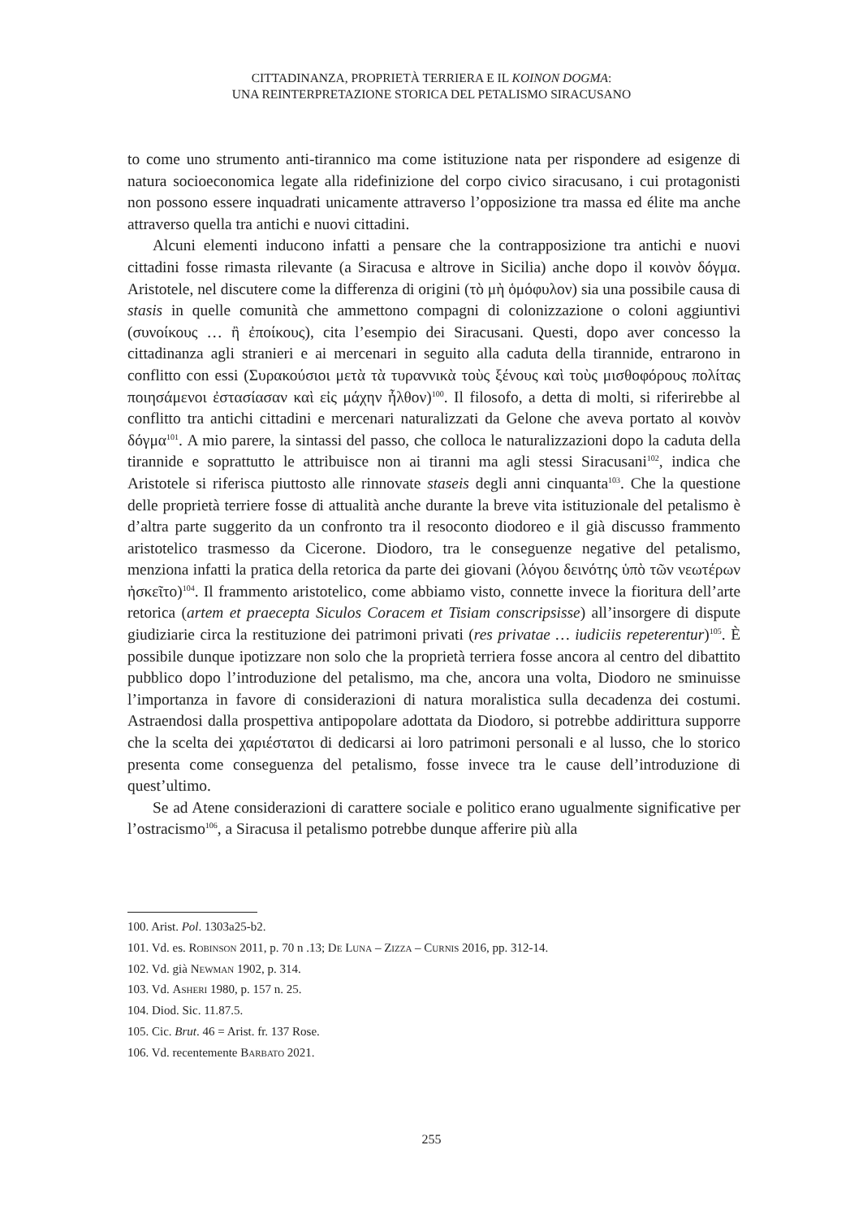CITTADINANZA, PROPRIETÀ TERRIERA E IL KOINON DOGMA:
UNA REINTERPRETAZIONE STORICA DEL PETALISMO SIRACUSANO
to come uno strumento anti-tirannico ma come istituzione nata per rispondere ad esigenze di natura socioeconomica legate alla ridefinizione del corpo civico siracusano, i cui protagonisti non possono essere inquadrati unicamente attraverso l’opposizione tra massa ed élite ma anche attraverso quella tra antichi e nuovi cittadini.
Alcuni elementi inducono infatti a pensare che la contrapposizione tra antichi e nuovi cittadini fosse rimasta rilevante (a Siracusa e altrove in Sicilia) anche dopo il κοινὸν δόγμα. Aristotele, nel discutere come la differenza di origini (τὸ μὴ ὁμόφυλον) sia una possibile causa di stasis in quelle comunità che ammettono compagni di colonizzazione o coloni aggiuntivi (συνοίκους … ἢ ἐποίκους), cita l’esempio dei Siracusani. Questi, dopo aver concesso la cittadinanza agli stranieri e ai mercenari in seguito alla caduta della tirannide, entrarono in conflitto con essi (Συρακούσιοι μετὰ τὰ τυραννικὰ τοὺς ξένους καὶ τοὺς μισθοφόρους πολίτας ποιησάμενοι ἐστασίασαν καὶ εἰς μάχην ἦλθον)<sup>100</sup>. Il filosofo, a detta di molti, si riferirebbe al conflitto tra antichi cittadini e mercenari naturalizzati da Gelone che aveva portato al κοινὸν δόγμα<sup>101</sup>. A mio parere, la sintassi del passo, che colloca le naturalizzazioni dopo la caduta della tirannide e soprattutto le attribuisce non ai tiranni ma agli stessi Siracusani<sup>102</sup>, indica che Aristotele si riferisca piuttosto alle rinnovate staseis degli anni cinquanta<sup>103</sup>. Che la questione delle proprietà terriere fosse di attualità anche durante la breve vita istituzionale del petalismo è d’altra parte suggerito da un confronto tra il resoconto diodoreo e il già discusso frammento aristotelico trasmesso da Cicerone. Diodoro, tra le conseguenze negative del petalismo, menziona infatti la pratica della retorica da parte dei giovani (λόγου δεινότης ὑπὸ τῶν νεωτέρων ἠσκεῖτο)<sup>104</sup>. Il frammento aristotelico, come abbiamo visto, connette invece la fioritura dell’arte retorica (artem et praecepta Siculos Coracem et Tisiam conscripsisse) all’insorgere di dispute giudiziarie circa la restituzione dei patrimoni privati (res privatae … iudiciis repeterentur)<sup>105</sup>. È possibile dunque ipotizzare non solo che la proprietà terriera fosse ancora al centro del dibattito pubblico dopo l’introduzione del petalismo, ma che, ancora una volta, Diodoro ne sminuisse l’importanza in favore di considerazioni di natura moralistica sulla decadenza dei costumi. Astraendosi dalla prospettiva antipopolare adottata da Diodoro, si potrebbe addirittura supporre che la scelta dei χαριέστατοι di dedicarsi ai loro patrimoni personali e al lusso, che lo storico presenta come conseguenza del petalismo, fosse invece tra le cause dell’introduzione di quest’ultimo.
Se ad Atene considerazioni di carattere sociale e politico erano ugualmente significative per l’ostracismo<sup>106</sup>, a Siracusa il petalismo potrebbe dunque afferire più alla
100. Arist. Pol. 1303a25-b2.
101. Vd. es. Robinson 2011, p. 70 n .13; De Luna – Zizza – Curnis 2016, pp. 312-14.
102. Vd. già Newman 1902, p. 314.
103. Vd. Asheri 1980, p. 157 n. 25.
104. Diod. Sic. 11.87.5.
105. Cic. Brut. 46 = Arist. fr. 137 Rose.
106. Vd. recentemente Barbato 2021.
255